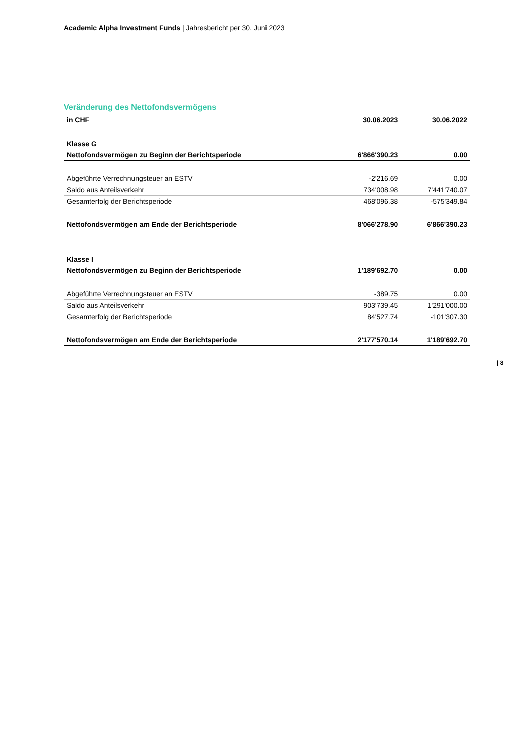Academic Alpha Investment Funds | Jahresbericht per 30. Juni 2023
Veränderung des Nettofondsvermögens
| in CHF | 30.06.2023 | 30.06.2022 |
| --- | --- | --- |
| Klasse G | | |
| Nettofondsvermögen zu Beginn der Berichtsperiode | 6'866'390.23 | 0.00 |
| Abgeführte Verrechnungsteuer an ESTV | -2'216.69 | 0.00 |
| Saldo aus Anteilsverkehr | 734'008.98 | 7'441'740.07 |
| Gesamterfolg der Berichtsperiode | 468'096.38 | -575'349.84 |
| Nettofondsvermögen am Ende der Berichtsperiode | 8'066'278.90 | 6'866'390.23 |
| Klasse I | | |
| Nettofondsvermögen zu Beginn der Berichtsperiode | 1'189'692.70 | 0.00 |
| Abgeführte Verrechnungsteuer an ESTV | -389.75 | 0.00 |
| Saldo aus Anteilsverkehr | 903'739.45 | 1'291'000.00 |
| Gesamterfolg der Berichtsperiode | 84'527.74 | -101'307.30 |
| Nettofondsvermögen am Ende der Berichtsperiode | 2'177'570.14 | 1'189'692.70 |
| 8